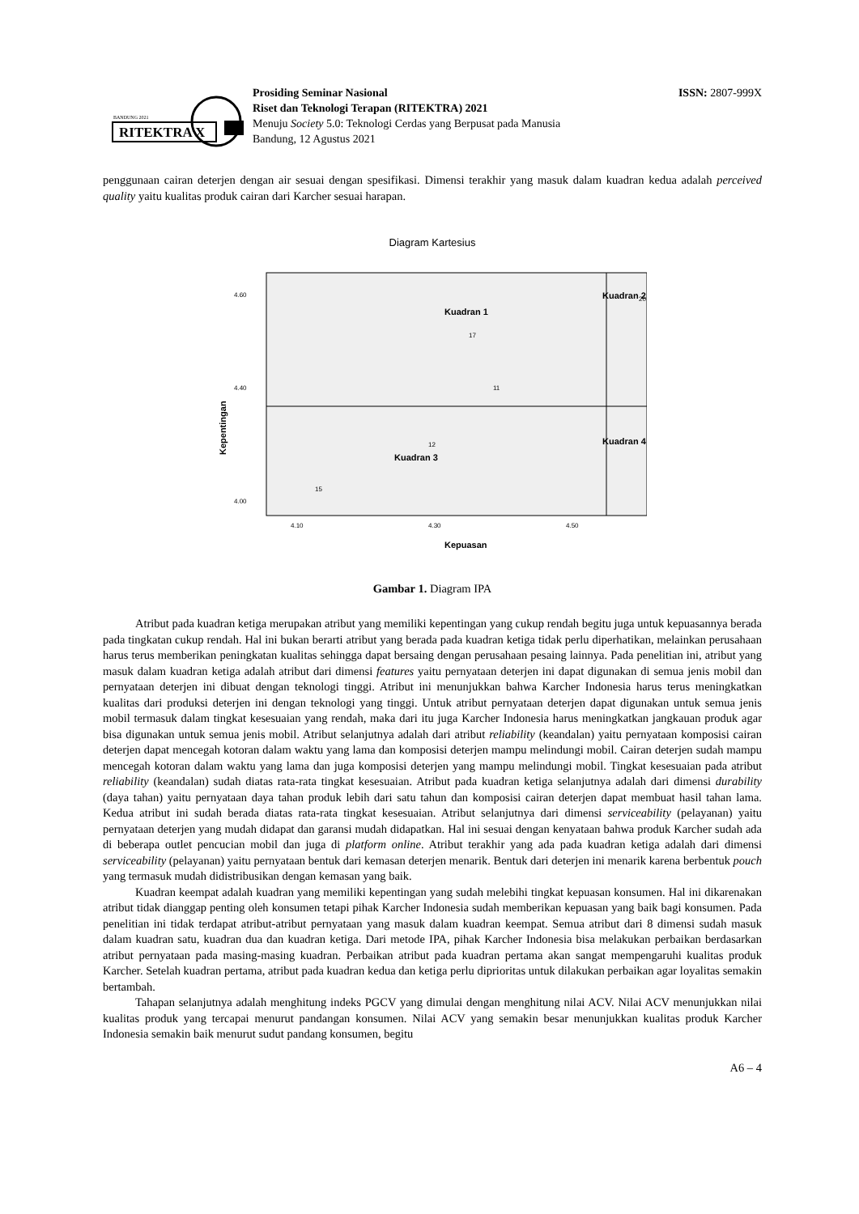BANDUNG 2021
RITEKTRA X
Prosiding Seminar Nasional
Riset dan Teknologi Terapan (RITEKTRA) 2021
Menuju Society 5.0: Teknologi Cerdas yang Berpusat pada Manusia
Bandung, 12 Agustus 2021
ISSN: 2807-999X
penggunaan cairan deterjen dengan air sesuai dengan spesifikasi. Dimensi terakhir yang masuk dalam kuadran kedua adalah perceived quality yaitu kualitas produk cairan dari Karcher sesuai harapan.
Diagram Kartesius
Kuadran 1
Kuadran 2
Kuadran 3
Kuadran 4
4.40
4.60
4.00
4.10
4.30
4.50
Kepuasan
Kepentingan
15
17
20
11
12
Gambar 1. Diagram IPA
Atribut pada kuadran ketiga merupakan atribut yang memiliki kepentingan yang cukup rendah begitu juga untuk kepuasannya berada pada tingkatan cukup rendah. Hal ini bukan berarti atribut yang berada pada kuadran ketiga tidak perlu diperhatikan, melainkan perusahaan harus terus memberikan peningkatan kualitas sehingga dapat bersaing dengan perusahaan pesaing lainnya. Pada penelitian ini, atribut yang masuk dalam kuadran ketiga adalah atribut dari dimensi features yaitu pernyataan deterjen ini dapat digunakan di semua jenis mobil dan pernyataan deterjen ini dibuat dengan teknologi tinggi. Atribut ini menunjukkan bahwa Karcher Indonesia harus terus meningkatkan kualitas dari produksi deterjen ini dengan teknologi yang tinggi. Untuk atribut pernyataan deterjen dapat digunakan untuk semua jenis mobil termasuk dalam tingkat kesesuaian yang rendah, maka dari itu juga Karcher Indonesia harus meningkatkan jangkauan produk agar bisa digunakan untuk semua jenis mobil. Atribut selanjutnya adalah dari atribut reliability (keandalan) yaitu pernyataan komposisi cairan deterjen dapat mencegah kotoran dalam waktu yang lama dan komposisi deterjen mampu melindungi mobil. Cairan deterjen sudah mampu mencegah kotoran dalam waktu yang lama dan juga komposisi deterjen yang mampu melindungi mobil. Tingkat kesesuaian pada atribut reliability (keandalan) sudah diatas rata-rata tingkat kesesuaian. Atribut pada kuadran ketiga selanjutnya adalah dari dimensi durability (daya tahan) yaitu pernyataan daya tahan produk lebih dari satu tahun dan komposisi cairan deterjen dapat membuat hasil tahan lama. Kedua atribut ini sudah berada diatas rata-rata tingkat kesesuaian. Atribut selanjutnya dari dimensi serviceability (pelayanan) yaitu pernyataan deterjen yang mudah didapat dan garansi mudah didapatkan. Hal ini sesuai dengan kenyataan bahwa produk Karcher sudah ada di beberapa outlet pencucian mobil dan juga di platform online. Atribut terakhir yang ada pada kuadran ketiga adalah dari dimensi serviceability (pelayanan) yaitu pernyataan bentuk dari kemasan deterjen menarik. Bentuk dari deterjen ini menarik karena berbentuk pouch yang termasuk mudah didistribusikan dengan kemasan yang baik.
Kuadran keempat adalah kuadran yang memiliki kepentingan yang sudah melebihi tingkat kepuasan konsumen. Hal ini dikarenakan atribut tidak dianggap penting oleh konsumen tetapi pihak Karcher Indonesia sudah memberikan kepuasan yang baik bagi konsumen. Pada penelitian ini tidak terdapat atribut-atribut pernyataan yang masuk dalam kuadran keempat. Semua atribut dari 8 dimensi sudah masuk dalam kuadran satu, kuadran dua dan kuadran ketiga. Dari metode IPA, pihak Karcher Indonesia bisa melakukan perbaikan berdasarkan atribut pernyataan pada masing-masing kuadran. Perbaikan atribut pada kuadran pertama akan sangat mempengaruhi kualitas produk Karcher. Setelah kuadran pertama, atribut pada kuadran kedua dan ketiga perlu diprioritas untuk dilakukan perbaikan agar loyalitas semakin bertambah.
Tahapan selanjutnya adalah menghitung indeks PGCV yang dimulai dengan menghitung nilai ACV. Nilai ACV menunjukkan nilai kualitas produk yang tercapai menurut pandangan konsumen. Nilai ACV yang semakin besar menunjukkan kualitas produk Karcher Indonesia semakin baik menurut sudut pandang konsumen, begitu
A6 – 4